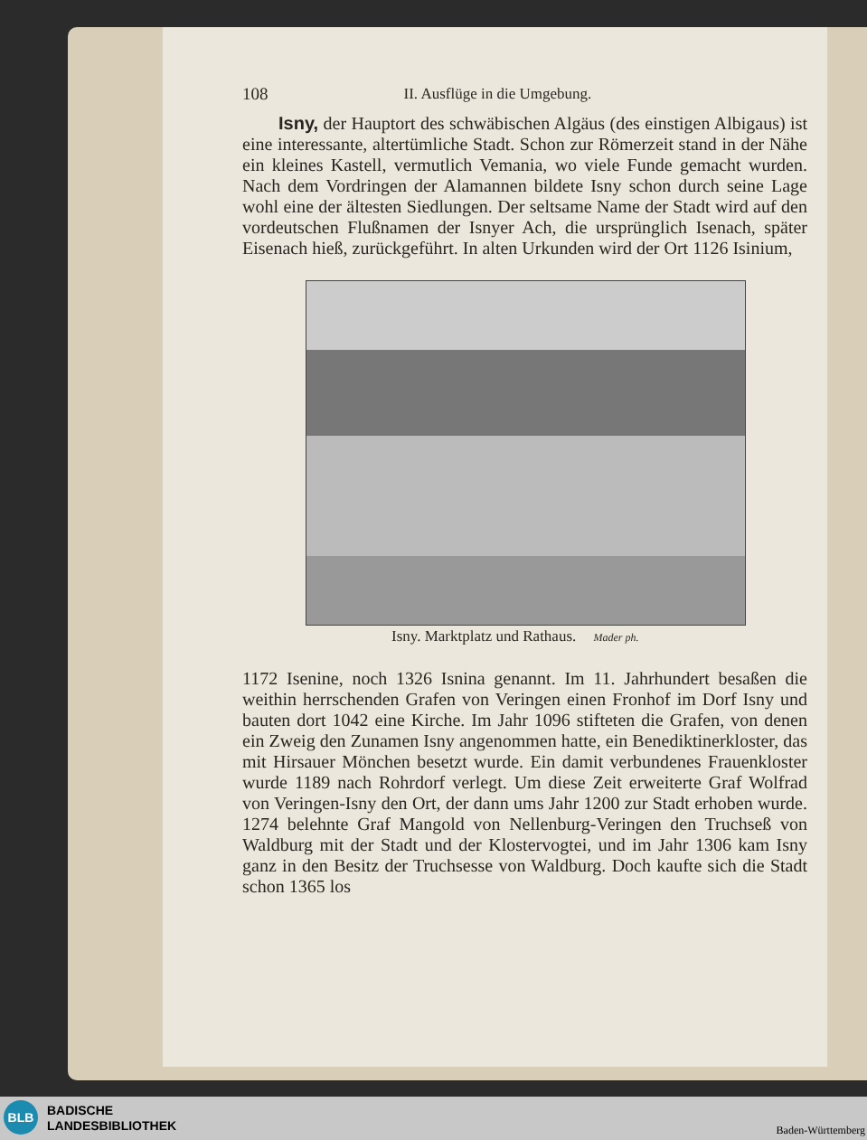108 II. Ausflüge in die Umgebung.
Isny, der Hauptort des schwäbischen Algäus (des einstigen Albigaus) ist eine interessante, altertümliche Stadt. Schon zur Römerzeit stand in der Nähe ein kleines Kastell, vermutlich Vemania, wo viele Funde gemacht wurden. Nach dem Vordringen der Alamannen bildete Isny schon durch seine Lage wohl eine der ältesten Siedlungen. Der seltsame Name der Stadt wird auf den vordeutschen Flußnamen der Isnyer Ach, die ursprünglich Isenach, später Eisenach hieß, zurückgeführt. In alten Urkunden wird der Ort 1126 Isinium,
Isny. Marktplatz und Rathaus. Mader ph.
1172 Isenine, noch 1326 Isnina genannt. Im 11. Jahrhundert besaßen die weithin herrschenden Grafen von Veringen einen Fronhof im Dorf Isny und bauten dort 1042 eine Kirche. Im Jahr 1096 stifteten die Grafen, von denen ein Zweig den Zunamen Isny angenommen hatte, ein Benediktinerkloster, das mit Hirsauer Mönchen besetzt wurde. Ein damit verbundenes Frauenkloster wurde 1189 nach Rohrdorf verlegt. Um diese Zeit erweiterte Graf Wolfrad von Veringen-Isny den Ort, der dann ums Jahr 1200 zur Stadt erhoben wurde. 1274 belehnte Graf Mangold von Nellenburg-Veringen den Truchseß von Waldburg mit der Stadt und der Klostervogtei, und im Jahr 1306 kam Isny ganz in den Besitz der Truchsesse von Waldburg. Doch kaufte sich die Stadt schon 1365 los
BLB
BADISCHE
LANDESBIBLIOTHEK
Baden-Württemberg